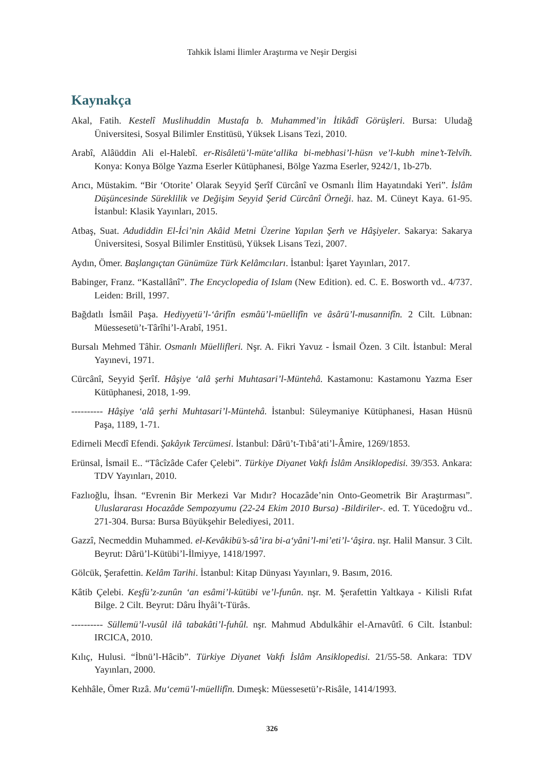Tahkik İslami İlimler Araştırma ve Neşir Dergisi
Kaynakça
Akal, Fatih. Kestelî Muslihuddin Mustafa b. Muhammed’in İtikâdî Görüşleri. Bursa: Uludağ Üniversitesi, Sosyal Bilimler Enstitüsü, Yüksek Lisans Tezi, 2010.
Arabî, Alâüddin Ali el-Halebî. er-Risâletü’l-müte‘allika bi-mebhasi’l-hüsn ve’l-kubh mine’t-Telvîh. Konya: Konya Bölge Yazma Eserler Kütüphanesi, Bölge Yazma Eserler, 9242/1, 1b-27b.
Arıcı, Müstakim. “Bir ‘Otorite’ Olarak Seyyid Şerîf Cürcânî ve Osmanlı İlim Hayatındaki Yeri”. İslâm Düşüncesinde Süreklilik ve Değişim Seyyid Şerid Cürcânî Örneği. haz. M. Cüneyt Kaya. 61-95. İstanbul: Klasik Yayınları, 2015.
Atbaş, Suat. Adudiddin El-İci’nin Akâid Metni Üzerine Yapılan Şerh ve Hâşiyeler. Sakarya: Sakarya Üniversitesi, Sosyal Bilimler Enstitüsü, Yüksek Lisans Tezi, 2007.
Aydın, Ömer. Başlangıçtan Günümüze Türk Kelâmcıları. İstanbul: İşaret Yayınları, 2017.
Babinger, Franz. “Kastallânî”. The Encyclopedia of Islam (New Edition). ed. C. E. Bosworth vd.. 4/737. Leiden: Brill, 1997.
Bağdatlı İsmâil Paşa. Hediyyetü’l-‘ârifîn esmâü’l-müellifîn ve âsârü’l-musannifîn. 2 Cilt. Lübnan: Müessesetü’t-Târîhi’l-Arabî, 1951.
Bursalı Mehmed Tâhir. Osmanlı Müellifleri. Nşr. A. Fikri Yavuz - İsmail Özen. 3 Cilt. İstanbul: Meral Yayınevi, 1971.
Cürcânî, Seyyid Şerîf. Hâşiye ‘alâ şerhi Muhtasari’l-Müntehâ. Kastamonu: Kastamonu Yazma Eser Kütüphanesi, 2018, 1-99.
---------- Hâşiye ‘alâ şerhi Muhtasari’l-Müntehâ. İstanbul: Süleymaniye Kütüphanesi, Hasan Hüsnü Paşa, 1189, 1-71.
Edirneli Mecdî Efendi. Şakâyık Tercümesi. İstanbul: Dârü’t-Tıbâ‘ati’l-Âmire, 1269/1853.
Erünsal, İsmail E.. “Tâcîzâde Cafer Çelebi”. Türkiye Diyanet Vakfı İslâm Ansiklopedisi. 39/353. Ankara: TDV Yayınları, 2010.
Fazlıoğlu, İhsan. “Evrenin Bir Merkezi Var Mıdır? Hocazâde’nin Onto-Geometrik Bir Araştırması”. Uluslararası Hocazâde Sempozyumu (22-24 Ekim 2010 Bursa) -Bildiriler-. ed. T. Yücedoğru vd.. 271-304. Bursa: Bursa Büyükşehir Belediyesi, 2011.
Gazzî, Necmeddin Muhammed. el-Kevâkibü’s-sâ’ira bi-a‘yâni’l-mi’eti’l-‘âşira. nşr. Halil Mansur. 3 Cilt. Beyrut: Dârü’l-Kütübi’l-İlmiyye, 1418/1997.
Gölcük, Şerafettin. Kelâm Tarihi. İstanbul: Kitap Dünyası Yayınları, 9. Basım, 2016.
Kâtib Çelebi. Keşfü’z-zunûn ‘an esâmi’l-kütübi ve’l-funûn. nşr. M. Şerafettin Yaltkaya - Kilisli Rıfat Bilge. 2 Cilt. Beyrut: Dâru İhyâi’t-Türâs.
---------- Süllemü’l-vusûl ilâ tabakâti’l-fuhûl. nşr. Mahmud Abdulkâhir el-Arnavûtî. 6 Cilt. İstanbul: IRCICA, 2010.
Kılıç, Hulusi. “İbnü’l-Hâcib”. Türkiye Diyanet Vakfı İslâm Ansiklopedisi. 21/55-58. Ankara: TDV Yayınları, 2000.
Kehhâle, Ömer Rızâ. Mu‘cemü’l-müellifîn. Dımeşk: Müessesetü’r-Risâle, 1414/1993.
326